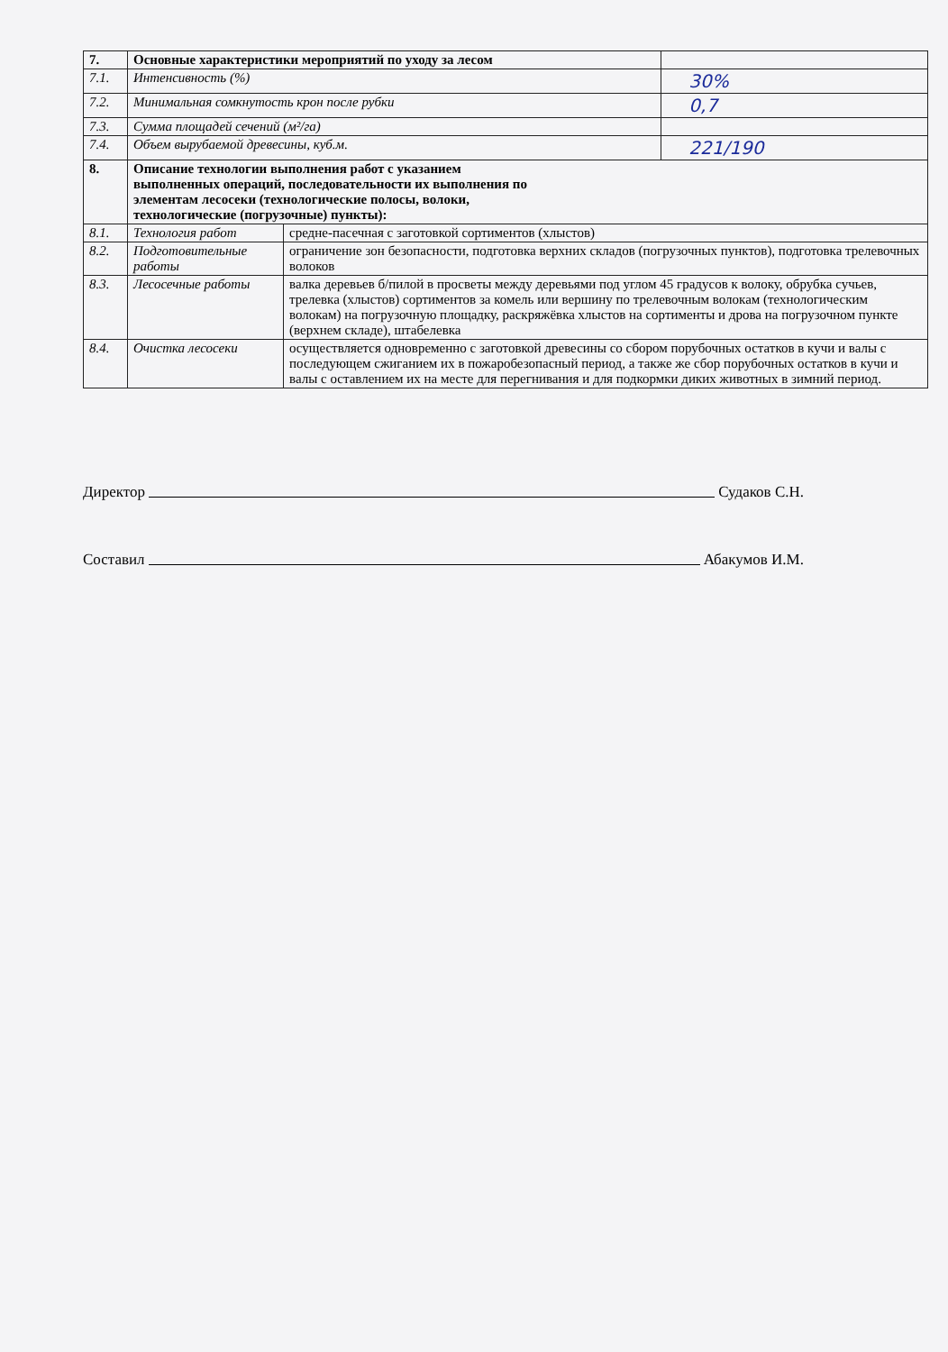| 7. | Основные характеристики мероприятий по уходу за лесом | | |
| 7.1. | Интенсивность (%) | | 30% |
| 7.2. | Минимальная сомкнутость крон после рубки | | 0,7 |
| 7.3. | Сумма площадей сечений (м²/га) | | |
| 7.4. | Объем вырубаемой древесины, куб.м. | | 221/190 |
| 8. | Описание технологии выполнения работ с указанием выполненных операций, последовательности их выполнения по элементам лесосеки (технологические полосы, волоки, технологические (погрузочные) пункты): | | |
| 8.1. | Технология работ | средне-пасечная с заготовкой сортиментов (хлыстов) | |
| 8.2. | Подготовительные работы | ограничение зон безопасности, подготовка верхних складов (погрузочных пунктов), подготовка трелевочных волоков | |
| 8.3. | Лесосечные работы | валка деревьев б/пилой в просветы между деревьями под углом 45 градусов к волоку, обрубка сучьев, трелевка (хлыстов) сортиментов за комель или вершину по трелевочным волокам (технологическим волокам) на погрузочную площадку, раскряжёвка хлыстов на сортименты и дрова на погрузочном пункте (верхнем складе), штабелевка | |
| 8.4. | Очистка лесосеки | осуществляется одновременно с заготовкой древесины со сбором порубочных остатков в кучи и валы с последующем сжиганием их в пожаробезопасный период, а также же сбор порубочных остатков в кучи и валы с оставлением их на месте для перегнивания и для подкормки диких животных в зимний период. | |
Директор Судаков С.Н.
Составил Абакумов И.М.